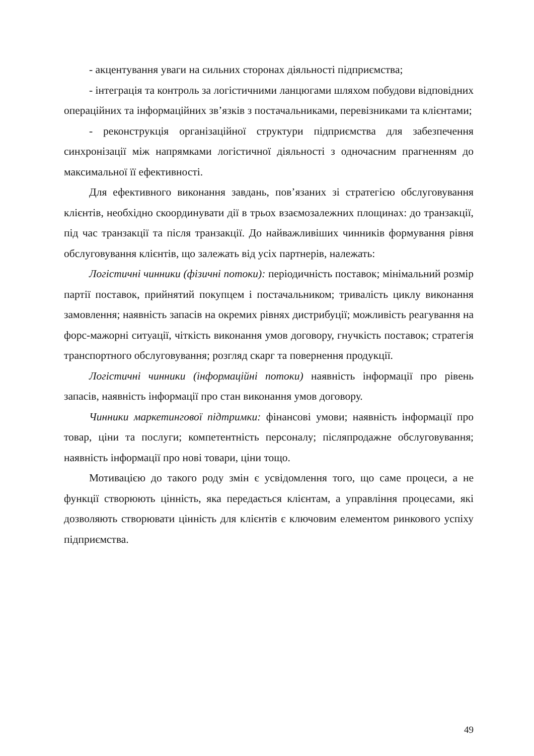- акцентування уваги на сильних сторонах діяльності підприємства;
- інтеграція та контроль за логістичними ланцюгами шляхом побудови відповідних операційних та інформаційних зв’язків з постачальниками, перевізниками та клієнтами;
- реконструкція організаційної структури підприємства для забезпечення синхронізації між напрямками логістичної діяльності з одночасним прагненням до максимальної її ефективності.
Для ефективного виконання завдань, пов’язаних зі стратегією обслуговування клієнтів, необхідно скоординувати дії в трьох взаємозалежних площинах: до транзакції, під час транзакції та після транзакції. До найважливіших чинників формування рівня обслуговування клієнтів, що залежать від усіх партнерів, належать:
Логістичні чинники (фізичні потоки): періодичність поставок; мінімальний розмір партії поставок, прийнятий покупцем і постачальником; тривалість циклу виконання замовлення; наявність запасів на окремих рівнях дистрибуції; можливість реагування на форс-мажорні ситуації, чіткість виконання умов договору, гнучкість поставок; стратегія транспортного обслуговування; розгляд скарг та повернення продукції.
Логістичні чинники (інформаційні потоки) наявність інформації про рівень запасів, наявність інформації про стан виконання умов договору.
Чинники маркетингової підтримки: фінансові умови; наявність інформації про товар, ціни та послуги; компетентність персоналу; післяпродажне обслуговування; наявність інформації про нові товари, ціни тощо.
Мотивацією до такого роду змін є усвідомлення того, що саме процеси, а не функції створюють цінність, яка передається клієнтам, а управління процесами, які дозволяють створювати цінність для клієнтів є ключовим елементом ринкового успіху підприємства.
49